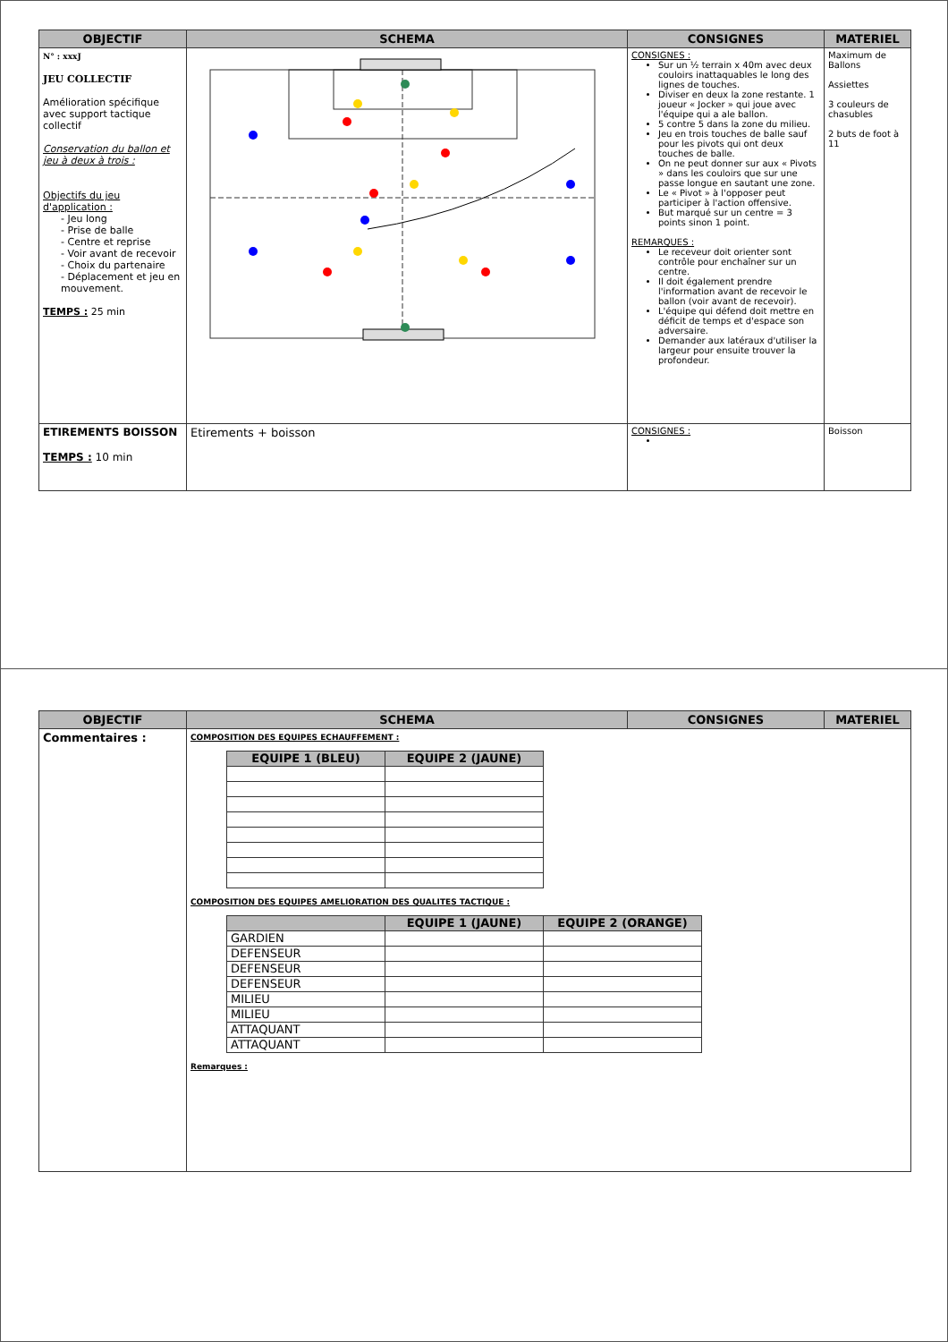| OBJECTIF | SCHEMA | CONSIGNES | MATERIEL |
| --- | --- | --- | --- |
| N° : xxxJ JEU COLLECTIF Amélioration spécifique avec support tactique collectif Conservation du ballon et jeu à deux à trois : Objectifs du jeu d'application : - Jeu long - Prise de balle - Centre et reprise - Voir avant de recevoir - Choix du partenaire - Déplacement et jeu en mouvement. TEMPS : 25 min | | CONSIGNES : Sur un ½ terrain x 40m avec deux couloirs inattaquables le long des lignes de touches. Diviser en deux la zone restante. 1 joueur « Jocker » qui joue avec l'équipe qui a ale ballon. 5 contre 5 dans la zone du milieu. Jeu en trois touches de balle sauf pour les pivots qui ont deux touches de balle. On ne peut donner sur aux « Pivots » dans les couloirs que sur une passe longue en sautant une zone. Le « Pivot » à l'opposer peut participer à l'action offensive. But marqué sur un centre = 3 points sinon 1 point. REMARQUES : Le receveur doit orienter sont contrôle pour enchaîner sur un centre. Il doit également prendre l'information avant de recevoir le ballon (voir avant de recevoir). L'équipe qui défend doit mettre en déficit de temps et d'espace son adversaire. Demander aux latéraux d'utiliser la largeur pour ensuite trouver la profondeur. | Maximum de Ballons Assiettes 3 couleurs de chasubles 2 buts de foot à 11 |
| ETIREMENTS BOISSON TEMPS : 10 min | Etirements + boisson | CONSIGNES : | Boisson |
| OBJECTIF | SCHEMA | CONSIGNES | MATERIEL |
| --- | --- | --- | --- |
| Commentaires : | COMPOSITION DES EQUIPES ECHAUFFEMENT : / EQUIPE 1 (BLEU) / EQUIPE 2 (JAUNE) / / --- / --- / COMPOSITION DES EQUIPES AMELIORATION DES QUALITES TACTIQUE : / / EQUIPE 1 (JAUNE) / EQUIPE 2 (ORANGE) / / --- / --- / --- / / GARDIEN / / / / DEFENSEUR / / / / DEFENSEUR / / / / DEFENSEUR / / / / MILIEU / / / / MILIEU / / / / ATTAQUANT / / / / ATTAQUANT / / / Remarques : | | |